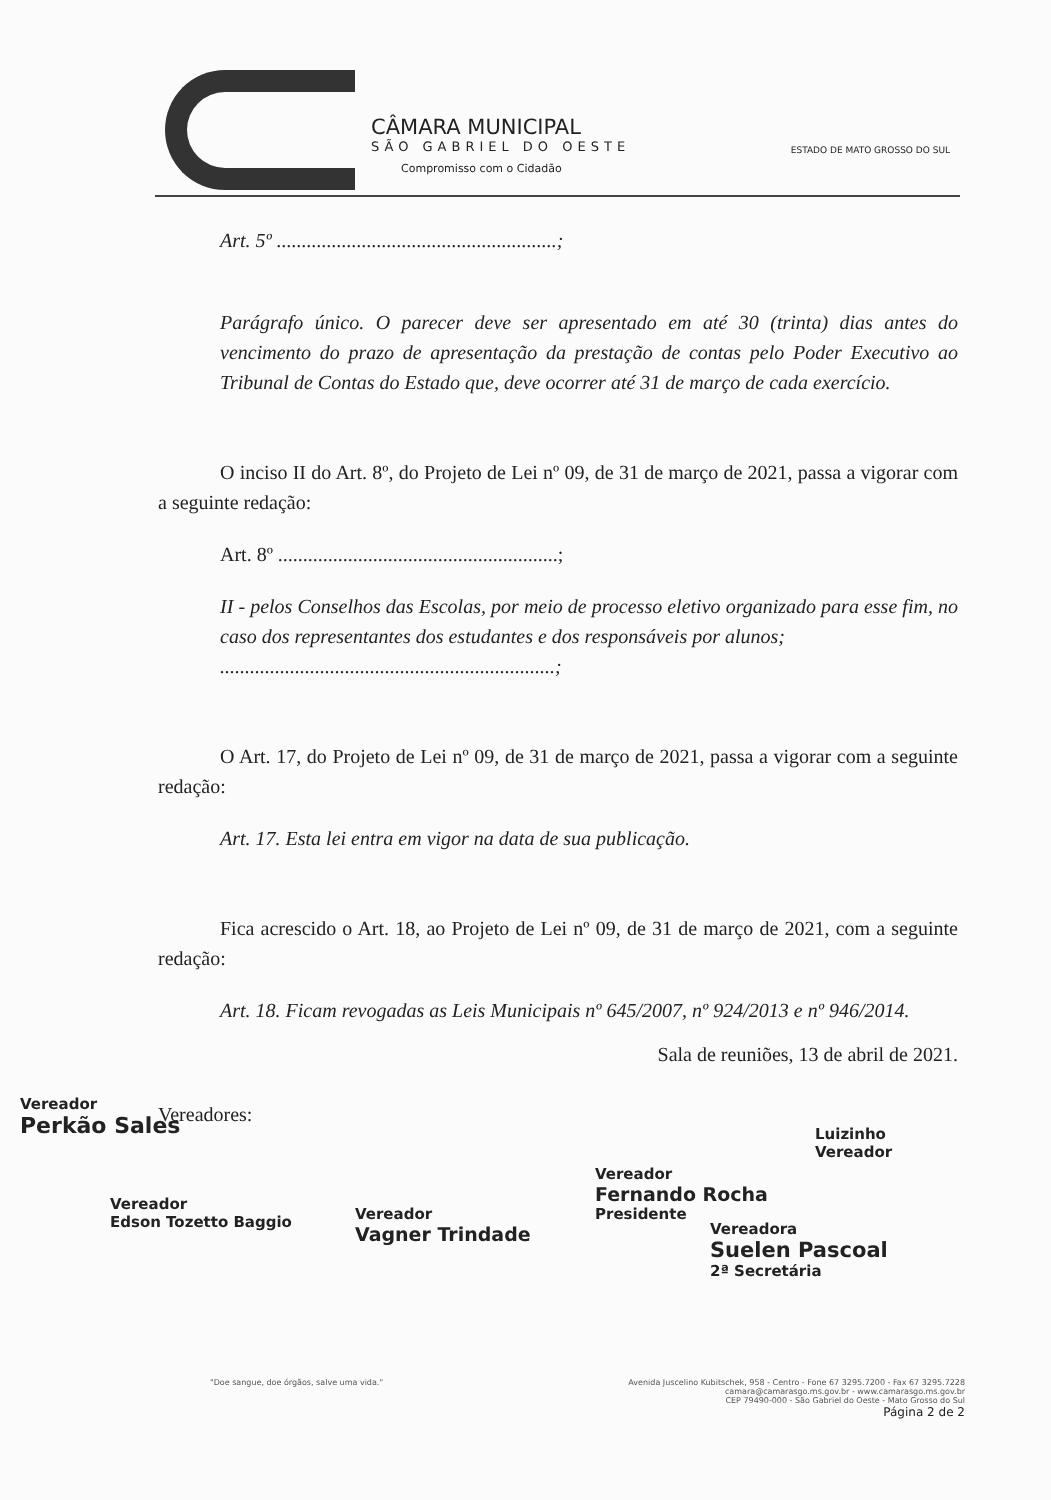CÂMARA MUNICIPAL
SÃO GABRIEL DO OESTE
Compromisso com o Cidadão
ESTADO DE MATO GROSSO DO SUL
Art. 5º ........................................................;
Parágrafo único. O parecer deve ser apresentado em até 30 (trinta) dias antes do vencimento do prazo de apresentação da prestação de contas pelo Poder Executivo ao Tribunal de Contas do Estado que, deve ocorrer até 31 de março de cada exercício.
O inciso II do Art. 8º, do Projeto de Lei nº 09, de 31 de março de 2021, passa a vigorar com a seguinte redação:
Art. 8º ........................................................;
II - pelos Conselhos das Escolas, por meio de processo eletivo organizado para esse fim, no caso dos representantes dos estudantes e dos responsáveis por alunos;
...................................................................;
O Art. 17, do Projeto de Lei nº 09, de 31 de março de 2021, passa a vigorar com a seguinte redação:
Art. 17. Esta lei entra em vigor na data de sua publicação.
Fica acrescido o Art. 18, ao Projeto de Lei nº 09, de 31 de março de 2021, com a seguinte redação:
Art. 18. Ficam revogadas as Leis Municipais nº 645/2007, nº 924/2013 e nº 946/2014.
Sala de reuniões, 13 de abril de 2021.
Vereadores:
Vereador
Perkão Sales
Vereador
Edson Tozetto Baggio
Vereador
Vagner Trindade
Vereador
Fernando Rocha
Presidente
Luizinho
Vereador
Vereadora
Suelen Pascoal
2ª Secretária
"Doe sangue, doe órgãos, salve uma vida."
Avenida Juscelino Kubitschek, 958 - Centro - Fone 67 3295.7200 - Fax 67 3295.7228
camara@camarasgo.ms.gov.br - www.camarasgo.ms.gov.br
CEP 79490-000 - São Gabriel do Oeste - Mato Grosso do Sul
Página 2 de 2